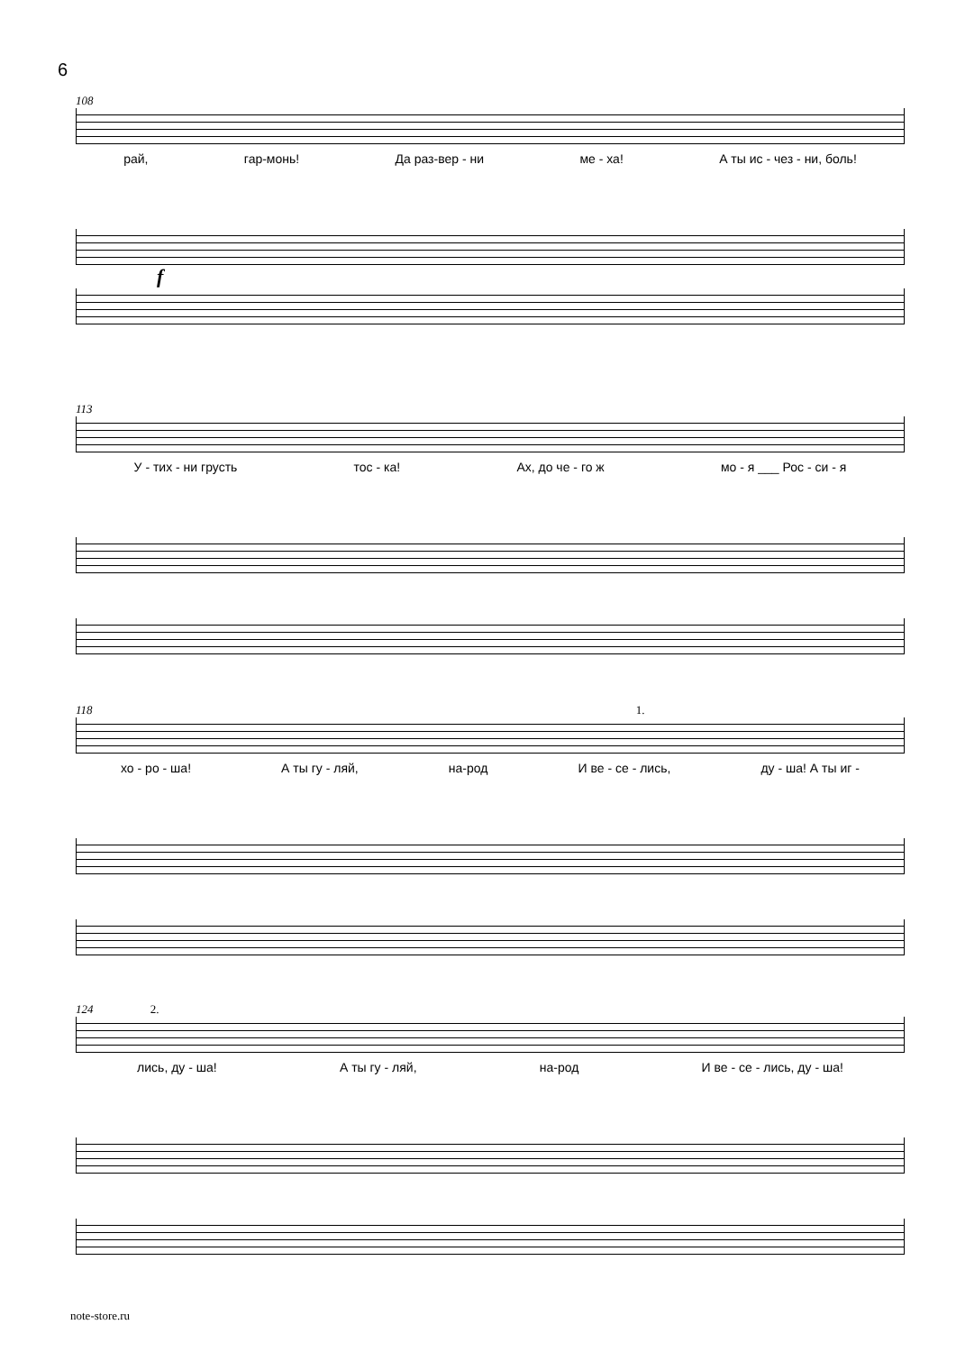6
108
рай, гар-монь! Да раз-вер - ни ме - ха! А ты ис - чез - ни, боль!
f
113
У - тих - ни грусть тос - ка! Ах, до че - го ж мо - я ___ Рос - си - я
118 1.
хо - ро - ша! А ты гу - ляй, на-род И ве - се - лись, ду - ша! А ты иг -
124 2.
лись, ду - ша! А ты гу - ляй, на-род И ве - се - лись, ду - ша!
note-store.ru